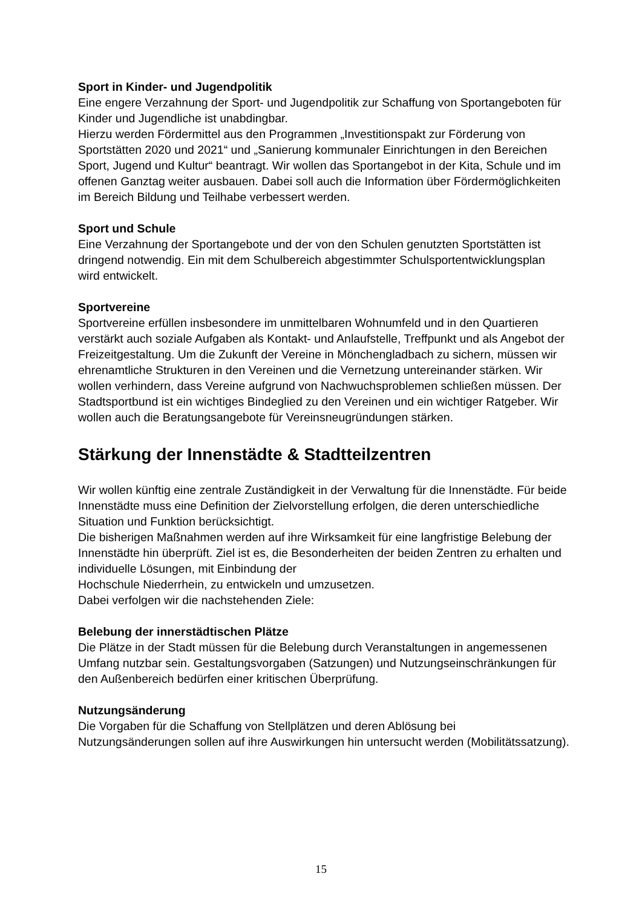Sport in Kinder- und Jugendpolitik
Eine engere Verzahnung der Sport- und Jugendpolitik zur Schaffung von Sportangeboten für Kinder und Jugendliche ist unabdingbar.
Hierzu werden Fördermittel aus den Programmen „Investitionspakt zur Förderung von Sportstätten 2020 und 2021“ und „Sanierung kommunaler Einrichtungen in den Bereichen Sport, Jugend und Kultur“ beantragt. Wir wollen das Sportangebot in der Kita, Schule und im offenen Ganztag weiter ausbauen. Dabei soll auch die Information über Fördermöglichkeiten im Bereich Bildung und Teilhabe verbessert werden.
Sport und Schule
Eine Verzahnung der Sportangebote und der von den Schulen genutzten Sportstätten ist dringend notwendig. Ein mit dem Schulbereich abgestimmter Schulsportentwicklungsplan wird entwickelt.
Sportvereine
Sportvereine erfüllen insbesondere im unmittelbaren Wohnumfeld und in den Quartieren verstärkt auch soziale Aufgaben als Kontakt- und Anlaufstelle, Treffpunkt und als Angebot der Freizeitgestaltung. Um die Zukunft der Vereine in Mönchengladbach zu sichern, müssen wir ehrenamtliche Strukturen in den Vereinen und die Vernetzung untereinander stärken. Wir wollen verhindern, dass Vereine aufgrund von Nachwuchsproblemen schließen müssen. Der Stadtsportbund ist ein wichtiges Bindeglied zu den Vereinen und ein wichtiger Ratgeber. Wir wollen auch die Beratungsangebote für Vereinsneugründungen stärken.
Stärkung der Innenstädte & Stadtteilzentren
Wir wollen künftig eine zentrale Zuständigkeit in der Verwaltung für die Innenstädte. Für beide Innenstädte muss eine Definition der Zielvorstellung erfolgen, die deren unterschiedliche Situation und Funktion berücksichtigt.
Die bisherigen Maßnahmen werden auf ihre Wirksamkeit für eine langfristige Belebung der Innenstädte hin überprüft. Ziel ist es, die Besonderheiten der beiden Zentren zu erhalten und individuelle Lösungen, mit Einbindung der
Hochschule Niederrhein, zu entwickeln und umzusetzen.
Dabei verfolgen wir die nachstehenden Ziele:
Belebung der innerstädtischen Plätze
Die Plätze in der Stadt müssen für die Belebung durch Veranstaltungen in angemessenen Umfang nutzbar sein. Gestaltungsvorgaben (Satzungen) und Nutzungseinschränkungen für den Außenbereich bedürfen einer kritischen Überprüfung.
Nutzungsänderung
Die Vorgaben für die Schaffung von Stellplätzen und deren Ablösung bei Nutzungsänderungen sollen auf ihre Auswirkungen hin untersucht werden (Mobilitätssatzung).
15